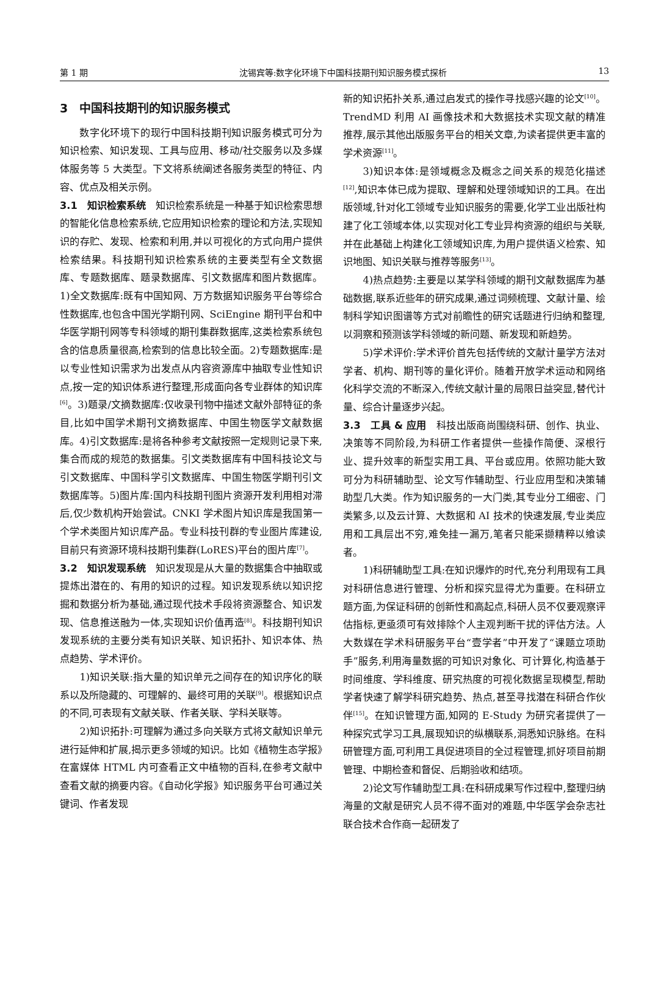第 1 期 沈锡宾等:数字化环境下中国科技期刊知识服务模式探析 13
3　中国科技期刊的知识服务模式
数字化环境下的现行中国科技期刊知识服务模式可分为知识检索、知识发现、工具与应用、移动/社交服务以及多媒体服务等 5 大类型。下文将系统阐述各服务类型的特征、内容、优点及相关示例。
3.1　知识检索系统　知识检索系统是一种基于知识检索思想的智能化信息检索系统,它应用知识检索的理论和方法,实现知识的存贮、发现、检索和利用,并以可视化的方式向用户提供检索结果。科技期刊知识检索系统的主要类型有全文数据库、专题数据库、题录数据库、引文数据库和图片数据库。1)全文数据库:既有中国知网、万方数据知识服务平台等综合性数据库,也包含中国光学期刊网、SciEngine 期刊平台和中华医学期刊网等专科领域的期刊集群数据库,这类检索系统包含的信息质量很高,检索到的信息比较全面。2)专题数据库:是以专业性知识需求为出发点从内容资源库中抽取专业性知识点,按一定的知识体系进行整理,形成面向各专业群体的知识库<sup>[6]</sup>。3)题录/文摘数据库:仅收录刊物中描述文献外部特征的条目,比如中国学术期刊文摘数据库、中国生物医学文献数据库。4)引文数据库:是将各种参考文献按照一定规则记录下来,集合而成的规范的数据集。引文类数据库有中国科技论文与引文数据库、中国科学引文数据库、中国生物医学期刊引文数据库等。5)图片库:国内科技期刊图片资源开发利用相对滞后,仅少数机构开始尝试。CNKI 学术图片知识库是我国第一个学术类图片知识库产品。专业科技刊群的专业图片库建设,目前只有资源环境科技期刊集群(LoRES)平台的图片库<sup>[7]</sup>。
3.2　知识发现系统　知识发现是从大量的数据集合中抽取或提炼出潜在的、有用的知识的过程。知识发现系统以知识挖掘和数据分析为基础,通过现代技术手段将资源整合、知识发现、信息推送融为一体,实现知识价值再造<sup>[8]</sup>。科技期刊知识发现系统的主要分类有知识关联、知识拓扑、知识本体、热点趋势、学术评价。
1)知识关联:指大量的知识单元之间存在的知识序化的联系以及所隐藏的、可理解的、最终可用的关联<sup>[9]</sup>。根据知识点的不同,可表现有文献关联、作者关联、学科关联等。
2)知识拓扑:可理解为通过多向关联方式将文献知识单元进行延伸和扩展,揭示更多领域的知识。比如《植物生态学报》在富媒体 HTML 内可查看正文中植物的百科,在参考文献中查看文献的摘要内容。《自动化学报》知识服务平台可通过关键词、作者发现
新的知识拓扑关系,通过启发式的操作寻找感兴趣的论文<sup>[10]</sup>。TrendMD 利用 AI 画像技术和大数据技术实现文献的精准推荐,展示其他出版服务平台的相关文章,为读者提供更丰富的学术资源<sup>[11]</sup>。
3)知识本体:是领域概念及概念之间关系的规范化描述<sup>[12]</sup>,知识本体已成为提取、理解和处理领域知识的工具。在出版领域,针对化工领域专业知识服务的需要,化学工业出版社构建了化工领域本体,以实现对化工专业异构资源的组织与关联,并在此基础上构建化工领域知识库,为用户提供语义检索、知识地图、知识关联与推荐等服务<sup>[13]</sup>。
4)热点趋势:主要是以某学科领域的期刊文献数据库为基础数据,联系近些年的研究成果,通过词频梳理、文献计量、绘制科学知识图谱等方式对前瞻性的研究话题进行归纳和整理,以洞察和预测该学科领域的新问题、新发现和新趋势。
5)学术评价:学术评价首先包括传统的文献计量学方法对学者、机构、期刊等的量化评价。随着开放学术运动和网络化科学交流的不断深入,传统文献计量的局限日益突显,替代计量、综合计量逐步兴起。
3.3　工具 & 应用　科技出版商尚围绕科研、创作、执业、决策等不同阶段,为科研工作者提供一些操作简便、深根行业、提升效率的新型实用工具、平台或应用。依照功能大致可分为科研辅助型、论文写作辅助型、行业应用型和决策辅助型几大类。作为知识服务的一大门类,其专业分工细密、门类繁多,以及云计算、大数据和 AI 技术的快速发展,专业类应用和工具层出不穷,难免挂一漏万,笔者只能采撷精粹以飨读者。
1)科研辅助型工具:在知识爆炸的时代,充分利用现有工具对科研信息进行管理、分析和探究显得尤为重要。在科研立题方面,为保证科研的创新性和高起点,科研人员不仅要观察评估指标,更亟须可有效排除个人主观判断干扰的评估方法。人大数媒在学术科研服务平台“壹学者”中开发了“课题立项助手”服务,利用海量数据的可知识对象化、可计算化,构造基于时间维度、学科维度、研究热度的可视化数据呈现模型,帮助学者快速了解学科研究趋势、热点,甚至寻找潜在科研合作伙伴<sup>[15]</sup>。在知识管理方面,知网的 E-Study 为研究者提供了一种探究式学习工具,展现知识的纵横联系,洞悉知识脉络。在科研管理方面,可利用工具促进项目的全过程管理,抓好项目前期管理、中期检查和督促、后期验收和结项。
2)论文写作辅助型工具:在科研成果写作过程中,整理归纳海量的文献是研究人员不得不面对的难题,中华医学会杂志社联合技术合作商一起研发了